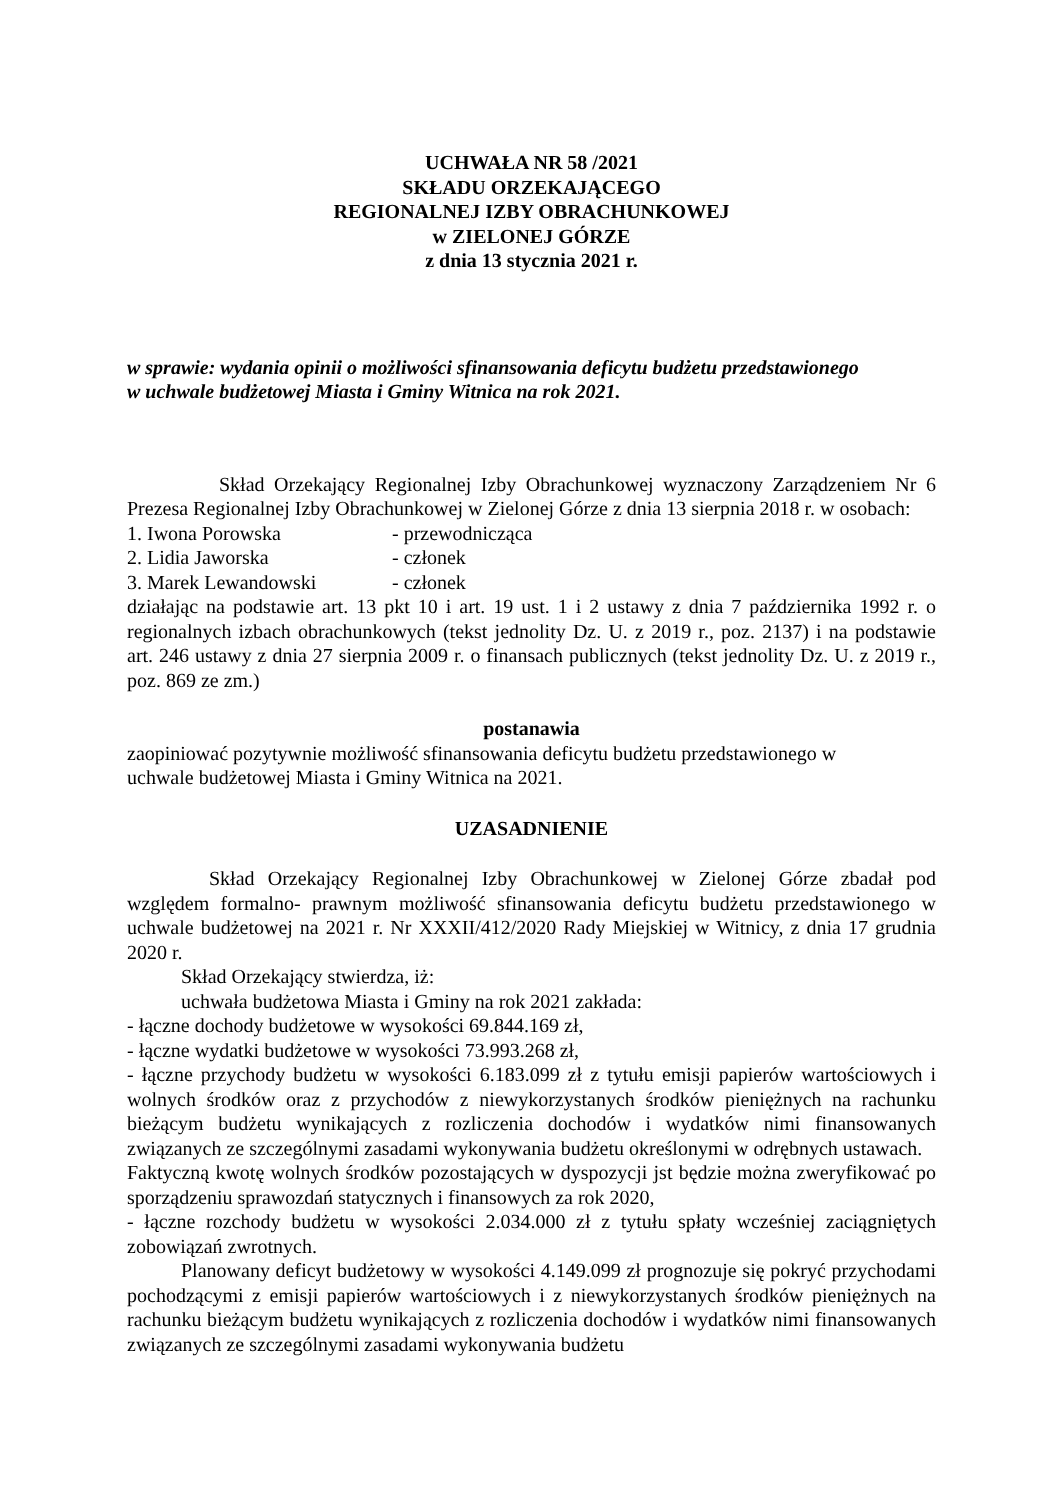UCHWAŁA NR 58 /2021
SKŁADU ORZEKAJĄCEGO
REGIONALNEJ IZBY OBRACHUNKOWEJ
w ZIELONEJ GÓRZE
z dnia 13 stycznia 2021 r.
w sprawie: wydania opinii o możliwości sfinansowania deficytu budżetu przedstawionego
w uchwale budżetowej Miasta i Gminy Witnica na rok 2021.
Skład Orzekający Regionalnej Izby Obrachunkowej wyznaczony Zarządzeniem Nr 6 Prezesa Regionalnej Izby Obrachunkowej w Zielonej Górze z dnia 13 sierpnia 2018 r. w osobach:
1. Iwona Porowska - przewodnicząca
2. Lidia Jaworska - członek
3. Marek Lewandowski - członek
działając na podstawie art. 13 pkt 10 i art. 19 ust. 1 i 2 ustawy z dnia 7 października 1992 r. o regionalnych izbach obrachunkowych (tekst jednolity Dz. U. z 2019 r., poz. 2137) i na podstawie art. 246 ustawy z dnia 27 sierpnia 2009 r. o finansach publicznych (tekst jednolity Dz. U. z 2019 r., poz. 869 ze zm.)
postanawia
zaopiniować pozytywnie możliwość sfinansowania deficytu budżetu przedstawionego w
uchwale budżetowej Miasta i Gminy Witnica na 2021.
UZASADNIENIE
Skład Orzekający Regionalnej Izby Obrachunkowej w Zielonej Górze zbadał pod względem formalno- prawnym możliwość sfinansowania deficytu budżetu przedstawionego w uchwale budżetowej na 2021 r. Nr XXXII/412/2020 Rady Miejskiej w Witnicy, z dnia 17 grudnia 2020 r.
Skład Orzekający stwierdza, iż:
uchwała budżetowa Miasta i Gminy na rok 2021 zakłada:
- łączne dochody budżetowe w wysokości 69.844.169 zł,
- łączne wydatki budżetowe w wysokości 73.993.268 zł,
- łączne przychody budżetu w wysokości 6.183.099 zł z tytułu emisji papierów wartościowych i wolnych środków oraz z przychodów z niewykorzystanych środków pieniężnych na rachunku bieżącym budżetu wynikających z rozliczenia dochodów i wydatków nimi finansowanych związanych ze szczególnymi zasadami wykonywania budżetu określonymi w odrębnych ustawach.
Faktyczną kwotę wolnych środków pozostających w dyspozycji jst będzie można zweryfikować po sporządzeniu sprawozdań statycznych i finansowych za rok 2020,
- łączne rozchody budżetu w wysokości 2.034.000 zł z tytułu spłaty wcześniej zaciągniętych zobowiązań zwrotnych.
Planowany deficyt budżetowy w wysokości 4.149.099 zł prognozuje się pokryć przychodami pochodzącymi z emisji papierów wartościowych i z niewykorzystanych środków pieniężnych na rachunku bieżącym budżetu wynikających z rozliczenia dochodów i wydatków nimi finansowanych związanych ze szczególnymi zasadami wykonywania budżetu